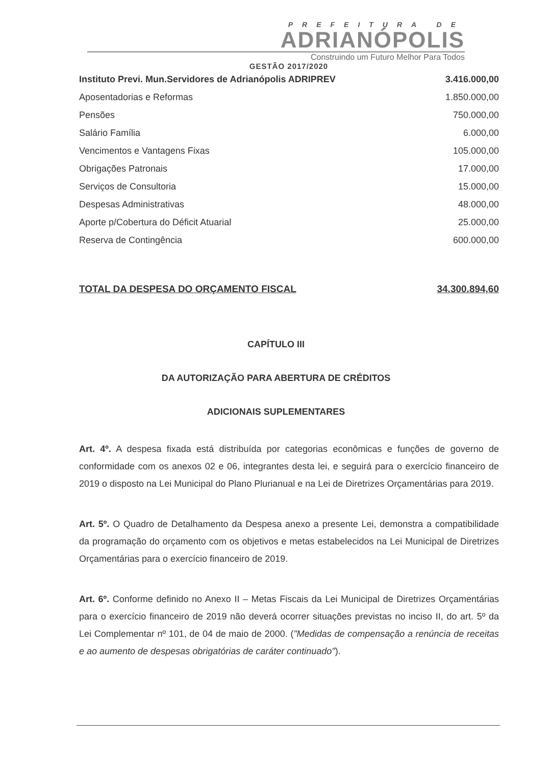PREFEITURA DE
ADRIANÓPOLIS
Construindo um Futuro Melhor Para Todos
GESTÃO 2017/2020
| Instituto Previ. Mun.Servidores de Adrianópolis ADRIPREV | 3.416.000,00 |
| Aposentadorias e Reformas | 1.850.000,00 |
| Pensões | 750.000,00 |
| Salário Família | 6.000,00 |
| Vencimentos e Vantagens Fixas | 105.000,00 |
| Obrigações Patronais | 17.000,00 |
| Serviços de Consultoria | 15.000,00 |
| Despesas Administrativas | 48.000,00 |
| Aporte p/Cobertura do Déficit Atuarial | 25.000,00 |
| Reserva de Contingência | 600.000,00 |
| TOTAL DA DESPESA DO ORÇAMENTO FISCAL | 34.300.894,60 |
CAPÍTULO III
DA AUTORIZAÇÃO PARA ABERTURA DE CRÉDITOS
ADICIONAIS SUPLEMENTARES
Art. 4º. A despesa fixada está distribuída por categorias econômicas e funções de governo de conformidade com os anexos 02 e 06, integrantes desta lei, e seguirá para o exercício financeiro de 2019 o disposto na Lei Municipal do Plano Plurianual e na Lei de Diretrizes Orçamentárias para 2019.
Art. 5º. O Quadro de Detalhamento da Despesa anexo a presente Lei, demonstra a compatibilidade da programação do orçamento com os objetivos e metas estabelecidos na Lei Municipal de Diretrizes Orçamentárias para o exercício financeiro de 2019.
Art. 6º. Conforme definido no Anexo II – Metas Fiscais da Lei Municipal de Diretrizes Orçamentárias para o exercício financeiro de 2019 não deverá ocorrer situações previstas no inciso II, do art. 5º da Lei Complementar nº 101, de 04 de maio de 2000. ("Medidas de compensação a renúncia de receitas e ao aumento de despesas obrigatórias de caráter continuado").